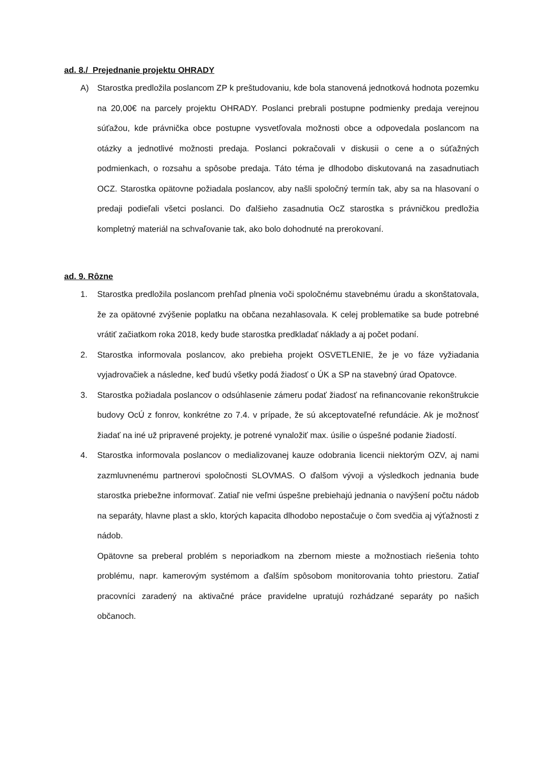ad. 8./ Prejednanie projektu OHRADY
A) Starostka predložila poslancom ZP k preštudovaniu, kde bola stanovená jednotková hodnota pozemku na 20,00€ na parcely projektu OHRADY. Poslanci prebrali postupne podmienky predaja verejnou súťažou, kde právnička obce postupne vysvetľovala možnosti obce a odpovedala poslancom na otázky a jednotlivé možnosti predaja. Poslanci pokračovali v diskusii o cene a o súťažných podmienkach, o rozsahu a spôsobe predaja. Táto téma je dlhodobo diskutovaná na zasadnutiach OCZ. Starostka opätovne požiadala poslancov, aby našli spoločný termín tak, aby sa na hlasovaní o predaji podieľali všetci poslanci. Do ďalšieho zasadnutia OcZ starostka s právničkou predložia kompletný materiál na schvaľovanie tak, ako bolo dohodnuté na prerokovaní.
ad. 9. Rôzne
1. Starostka predložila poslancom prehľad plnenia voči spoločnému stavebnému úradu a skonštatovala, že za opätovné zvýšenie poplatku na občana nezahlasovala. K celej problematike sa bude potrebné vrátiť začiatkom roka 2018, kedy bude starostka predkladať náklady a aj počet podaní.
2. Starostka informovala poslancov, ako prebieha projekt OSVETLENIE, že je vo fáze vyžiadania vyjadrovačiek a následne, keď budú všetky podá žiadosť o ÚK a SP na stavebný úrad Opatovce.
3. Starostka požiadala poslancov o odsúhlasenie zámeru podať žiadosť na refinancovanie rekonštrukcie budovy OcÚ z fonrov, konkrétne zo 7.4. v prípade, že sú akceptovateľné refundácie. Ak je možnosť žiadať na iné už pripravené projekty, je potrené vynaložiť max. úsilie o úspešné podanie žiadostí.
4. Starostka informovala poslancov o medializovanej kauze odobrania licencii niektorým OZV, aj nami zazmluvnenému partnerovi spoločnosti SLOVMAS. O ďalšom vývoji a výsledkoch jednania bude starostka priebežne informovať. Zatiaľ nie veľmi úspešne prebiehajú jednania o navýšení počtu nádob na separáty, hlavne plast a sklo, ktorých kapacita dlhodobo nepostačuje o čom svedčia aj výťažnosti z nádob.
Opätovne sa preberal problém s neporiadkom na zbernom mieste a možnostiach riešenia tohto problému, napr. kamerovým systémom a ďalším spôsobom monitorovania tohto priestoru. Zatiaľ pracovníci zaradený na aktivačné práce pravidelne upratujú rozhádzané separáty po našich občanoch.